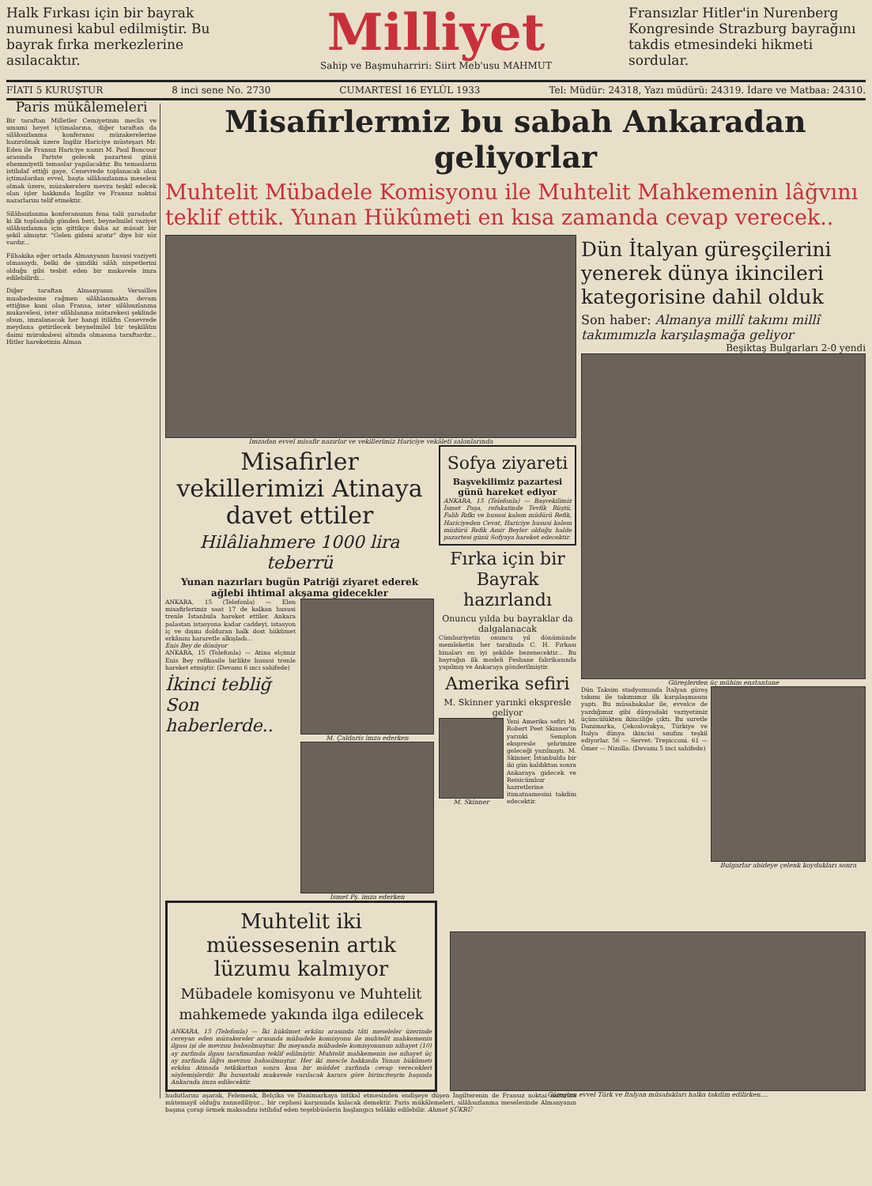Halk Fırkası için bir bayrak numunesi kabul edilmiştir. Bu bayrak fırka merkezlerine asılacaktır.
Milliyet
Sahip ve Başmuharriri: Siirt Meb'usu MAHMUT
Fransızlar Hitler'in Nurenberg Kongresinde Strazburg bayrağını takdis etmesindeki hikmeti sordular.
FİATI 5 KURUŞTUR 8 inci sene No. 2730 CUMARTESİ 16 EYLÛL 1933 Tel: Müdür: 24318, Yazı müdürü: 24319. İdare ve Matbaa: 24310.
Paris mükâlemeleri
Bir taraftan Milletler Cemiyetinin meclis ve umumi heyet içtimalarına, diğer taraftan da silâhsızlanma konferansı müzakerelerine hazırolmak üzere İngiliz Hariciye müsteşarı Mr. Eden ile Fransız Hariciye nazırı M. Paul Boncour arasında Pariste gelecek pazartesi günü ehemmiyetli temaslar yapılacaktır. Bu temasların istihdaf ettiği gaye, Cenevrede toplanacak olan içtimalardan evvel, başta silâhsızlanma meselesi olmak üzere, müzakerelere mevzu teşkil edecek olan işler hakkında İngiliz ve Fransız noktai nazarlarını telif etmektir.
Silâhsızlanma konferansının fena talii şuradadır ki ilk toplandığı günden beri, beynelmilel vaziyet silâhsızlanma için gittikçe daha az müsait bir şekil almıştır. "Gelen gideni aratır" diye bir söz vardır...
Filhakika eğer ortada Almanyanın hususi vaziyeti olmasaydı, belki de şimdiki silâh nispetlerini olduğu gibi tesbit eden bir mukavele imza edilebilirdi...
Diğer taraftan Almanyanın Versailles muahedesine rağmen silâhlanmakta devam ettiğine kani olan Fransa, ister silâhsızlanma mukavelesi, ister silâhlanma mütarekesi şeklinde olsun, imzalanacak her hangi itilâfın Cenevrede meydana getirilecek beynelmilel bir teşkilâtın daimi mürakabesi altında olmasına taraftardır... Hitler hareketinin Alman
Misafirlermiz bu sabah Ankaradan geliyorlar
Muhtelit Mübadele Komisyonu ile Muhtelit Mahkemenin lâğvını teklif ettik. Yunan Hükûmeti en kısa zamanda cevap verecek..
İmzadan evvel misafir nazırlar ve vekillerimiz Hariciye vekâleti salonlarında
Misafirler vekillerimizi Atinaya davet ettiler
Hilâliahmere 1000 lira teberrü
Yunan nazırları bugün Patriği ziyaret ederek ağlebi ihtimal akşama gidecekler
ANKARA, 15 (Telefonla) — Elen misafirlerimiz saat 17 de kalkan hususi trenle İstanbula hareket ettiler. Ankara palastan istasyona kadar caddeyi, istasyon iç ve dışını dolduran halk dost hükûmet erkânını hararetle alkışladı...
Enis Bey de dönüyor
ANKARA, 15 (Telefonla) — Atina elçimiz Enis Bey refikasile birlikte hususi trenle hareket etmiştir. (Devamı 6 ıncı sahifede)
İkinci tebliğ Son haberlerde..
M. Çaldaris imza ederken
İsmet Pş. imza ederken
Sofya ziyareti
Başvekilimiz pazartesi günü hareket ediyor
ANKARA, 15 (Telefonla) — Başvekilimiz İsmet Paşa, refakatinde Tevfik Rüştü, Falih Rıfkı ve hususi kalem müdürü Refik, Hariciyeden Cevat, Hariciye hususi kalem müdürü Refik Amir Beyler olduğu halde pazartesi günü Sofyaya hareket edecektir.
Fırka için bir Bayrak hazırlandı
Onuncu yılda bu bayraklar da dalgalanacak
Cümhuriyetin onuncu yıl dönümünde memleketin her tarafında C. H. Fırkası binaları en iyi şekilde bezenecektir... Bu bayrağın ilk modeli Feshane fabrikasında yapılmış ve Ankaraya gönderilmiştir.
Amerika sefiri
M. Skinner yarınki ekspresle geliyor
M. Skinner
Yeni Amerika sefiri M. Robert Peet Skinner'in yarınki Semplon ekspresle şehrimize geleceği yazılmıştı. M. Skinner, İstanbulda bir iki gün kaldıktan sonra Ankaraya gidecek ve Reisicümhur hazretlerine itimatnamesini takdim edecektir.
Muhtelit iki müessesenin artık lüzumu kalmıyor
Mübadele komisyonu ve Muhtelit mahkemede yakında ilga edilecek
ANKARA, 15 (Telefonla) — İki hükûmet erkânı arasında tâti meseleler üzerinde cereyan eden müzakereler arasında mübadele komisyonu ile muhtelit mahkemenin ilgası işi de mevzuu bahsolmuştur. Bu meyanda mübadele komisyonunun nihayet (10) ay zarfında ilgası tarafımızdan teklif edilmiştir. Muhtelit mahkemenin ise nihayet üç ay zarfında lâğvı mevzuu bahsolmuştur. Her iki mescle hakkında Yunan hükûmeti erkânı Atinada tetkikattan sonra kısa bir müddet zarfında cevap verecekleri söylemişlerdir. Bu husustaki mukavele varılacak karara göre birinciteşrin başında Ankarada imza edilecektir.
hudutlarını aşarak, Felemenk, Belçika ve Danimarkaya intikal etmesinden endişeye düşen İngilterenin de Fransız noktai nazarına mütemayil olduğu zannediliyor... bir cephesi karşısında kalacak demektir. Paris mükâlemeleri, silâhsızlanma meselesinde Almanyanın başına çorap örmek maksadını istihdaf eden teşebbüslerin başlangıcı telâkki edilebilir. Ahmet ŞÜKRÜ
Dün İtalyan güreşçilerini yenerek dünya ikincileri kategorisine dahil olduk
Son haber: Almanya millî takımı millî takımımızla karşılaşmağa geliyor
Beşiktaş Bulgarları 2-0 yendi
Güreşlerden üç mühim enstantane
Dün Taksim stadyomunda İtalyan güreş takımı ile takımımız ilk karşılaşmasını yaptı. Bu müsabakalar ile, evvelce de yazdığımız gibi dünyadaki vaziyetimiz üçüncülükten ikinciliğe çıktı. Bu suretle Danimarka, Çekoslovakya, Türkiye ve İtalya dünya ikincisi sınıfını teşkil ediyorlar. 56 — Servet: Trepicconi. 61 — Ömer — Nizolla: (Devamı 5 inci sahifede)
Bulgarlar abideye çelenk koydukları sonra
Güreşten evvel Türk ve İtalyan müsabıkları halka takdim edilirken....